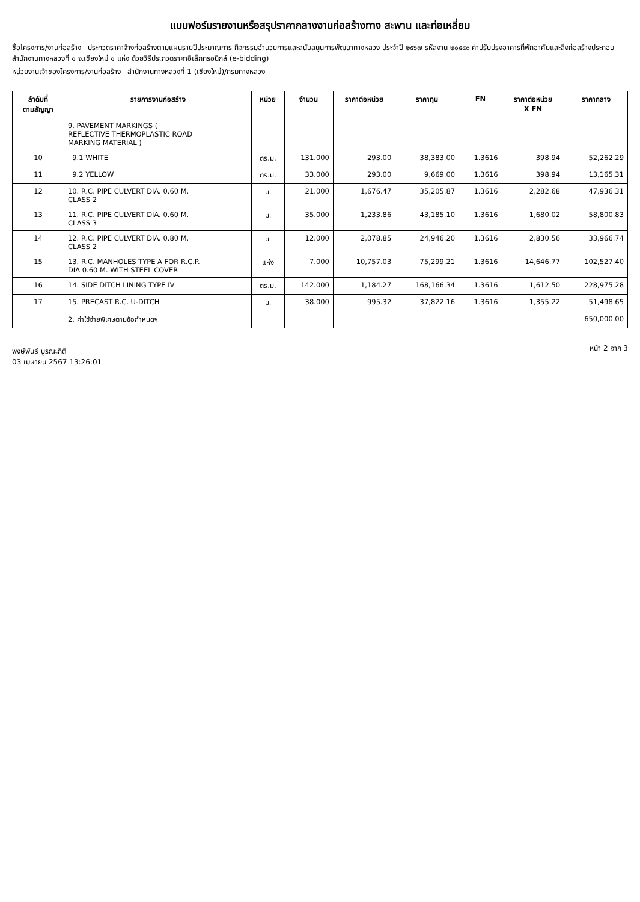แบบฟอร์มรายงานหรือสรุปราคากลางงานก่อสร้างทาง สะพาน และท่อเหลี่ยม
ชื่อโครงการ/งานก่อสร้าง ประกวดราคาจ้างก่อสร้างตามแผนรายปีประมาณการ กิจกรรมอำนวยการและสนับสนุนการพัฒนาทางหลวง ประจำปี ๒๕๖๗ รหัสงาน ๒๐๕๔๐ ค่าปรับปรุงอาคารที่พักอาศัยและสิ่งก่อสร้างประกอบ สำนักงานทางหลวงที่ ๑ จ.เชียงใหม่ ๑ แห่ง ด้วยวิธีประกวดราคาอิเล็กทรอนิกส์ (e-bidding)
หน่วยงานเจ้าของโครงการ/งานก่อสร้าง สำนักงานทางหลวงที่ 1 (เชียงใหม่)/กรมทางหลวง
| ลำดับที่ ตามสัญญา | รายการงานก่อสร้าง | หน่วย | จำนวน | ราคาต่อหน่วย | ราคาทุน | FN | ราคาต่อหน่วย X FN | ราคากลาง |
| --- | --- | --- | --- | --- | --- | --- | --- | --- |
| | 9. PAVEMENT MARKINGS ( REFLECTIVE THERMOPLASTIC ROAD MARKING MATERIAL ) | | | | | | | |
| 10 | 9.1 WHITE | ตร.ม. | 131.000 | 293.00 | 38,383.00 | 1.3616 | 398.94 | 52,262.29 |
| 11 | 9.2 YELLOW | ตร.ม. | 33.000 | 293.00 | 9,669.00 | 1.3616 | 398.94 | 13,165.31 |
| 12 | 10. R.C. PIPE CULVERT DIA. 0.60 M. CLASS 2 | ม. | 21.000 | 1,676.47 | 35,205.87 | 1.3616 | 2,282.68 | 47,936.31 |
| 13 | 11. R.C. PIPE CULVERT DIA. 0.60 M. CLASS 3 | ม. | 35.000 | 1,233.86 | 43,185.10 | 1.3616 | 1,680.02 | 58,800.83 |
| 14 | 12. R.C. PIPE CULVERT DIA. 0.80 M. CLASS 2 | ม. | 12.000 | 2,078.85 | 24,946.20 | 1.3616 | 2,830.56 | 33,966.74 |
| 15 | 13. R.C. MANHOLES TYPE A FOR R.C.P. DIA 0.60 M. WITH STEEL COVER | แห่ง | 7.000 | 10,757.03 | 75,299.21 | 1.3616 | 14,646.77 | 102,527.40 |
| 16 | 14. SIDE DITCH LINING TYPE IV | ตร.ม. | 142.000 | 1,184.27 | 168,166.34 | 1.3616 | 1,612.50 | 228,975.28 |
| 17 | 15. PRECAST R.C. U-DITCH | ม. | 38.000 | 995.32 | 37,822.16 | 1.3616 | 1,355.22 | 51,498.65 |
| | 2. ค่าใช้จ่ายพิเศษตามข้อกำหนดฯ | | | | | | | 650,000.00 |
พงษ์พันธ์ บูรณะกิติ
03 เมษายน 2567 13:26:01
หน้า 2 จาก 3